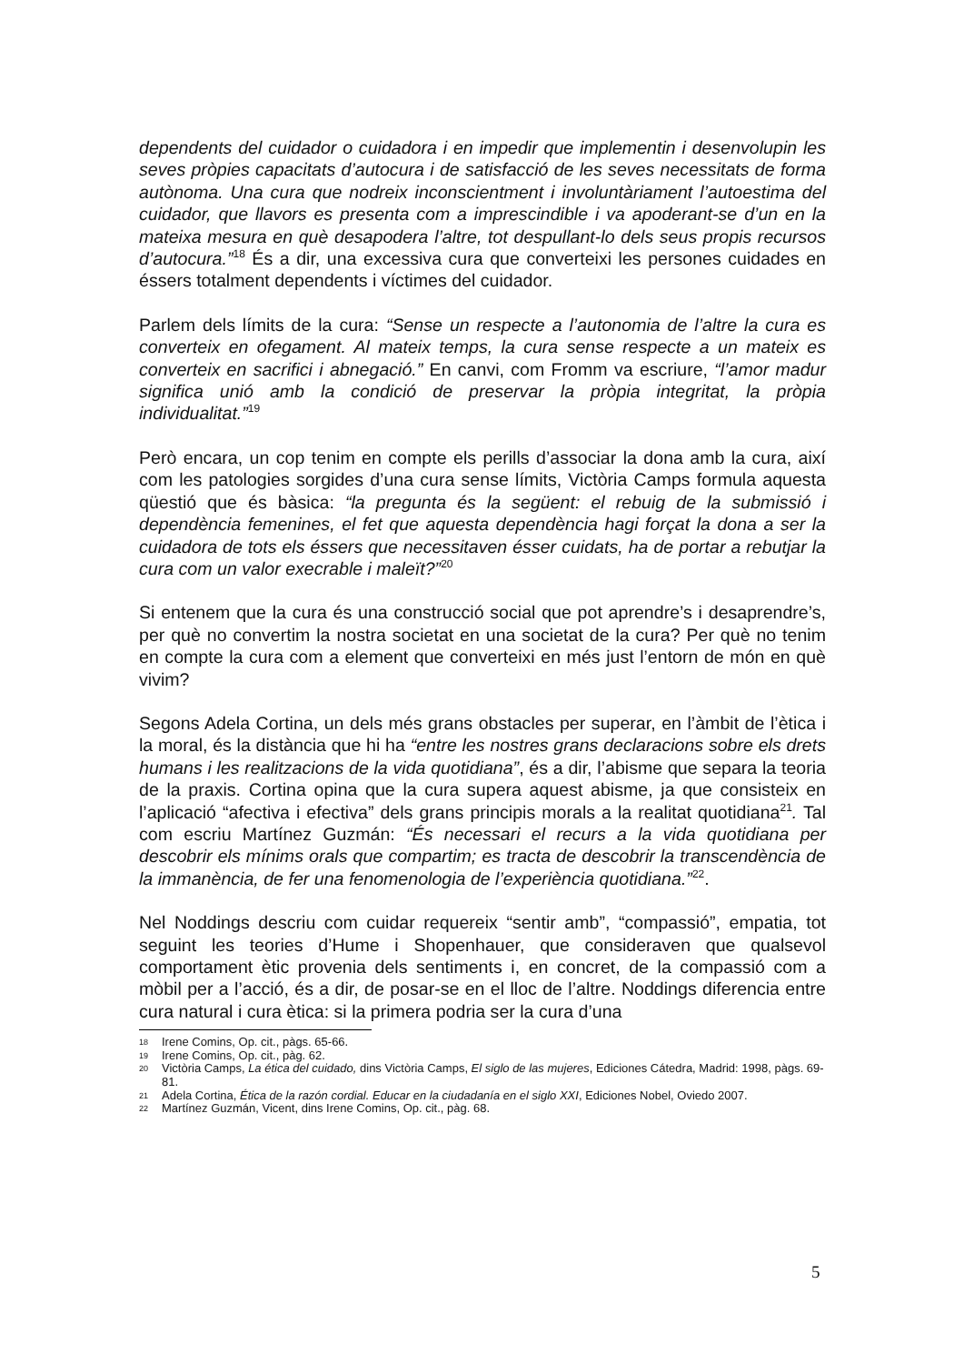dependents del cuidador o cuidadora i en impedir que implementin i desenvolupin les seves pròpies capacitats d’autocura i de satisfacció de les seves necessitats de forma autònoma. Una cura que nodreix inconscientment i involuntàriament l’autoestima del cuidador, que llavors es presenta com a imprescindible i va apoderant-se d’un en la mateixa mesura en què desapodera l’altre, tot despullant-lo dels seus propis recursos d’autocura.”<sup>18</sup> És a dir, una excessiva cura que converteixi les persones cuidades en éssers totalment dependents i víctimes del cuidador.
Parlem dels límits de la cura: “Sense un respecte a l’autonomia de l’altre la cura es converteix en ofegament. Al mateix temps, la cura sense respecte a un mateix es converteix en sacrifici i abnegació.” En canvi, com Fromm va escriure, “l’amor madur significa unió amb la condició de preservar la pròpia integritat, la pròpia individualitat.”<sup>19</sup>
Però encara, un cop tenim en compte els perills d’associar la dona amb la cura, així com les patologies sorgides d’una cura sense límits, Victòria Camps formula aquesta qüestió que és bàsica: “la pregunta és la següent: el rebuig de la submissió i dependència femenines, el fet que aquesta dependència hagi forçat la dona a ser la cuidadora de tots els éssers que necessitaven ésser cuidats, ha de portar a rebutjar la cura com un valor execrable i maleït?”<sup>20</sup>
Si entenem que la cura és una construcció social que pot aprendre’s i desaprendre’s, per què no convertim la nostra societat en una societat de la cura? Per què no tenim en compte la cura com a element que converteixi en més just l’entorn de món en què vivim?
Segons Adela Cortina, un dels més grans obstacles per superar, en l’àmbit de l’ètica i la moral, és la distància que hi ha “entre les nostres grans declaracions sobre els drets humans i les realitzacions de la vida quotidiana”, és a dir, l’abisme que separa la teoria de la praxis. Cortina opina que la cura supera aquest abisme, ja que consisteix en l’aplicació “afectiva i efectiva” dels grans principis morals a la realitat quotidiana<sup>21</sup>. Tal com escriu Martínez Guzmán: “És necessari el recurs a la vida quotidiana per descobrir els mínims orals que compartim; es tracta de descobrir la transcendència de la immanència, de fer una fenomenologia de l’experiència quotidiana.”<sup>22</sup>.
Nel Noddings descriu com cuidar requereix “sentir amb”, “compassió”, empatia, tot seguint les teories d’Hume i Shopenhauer, que consideraven que qualsevol comportament ètic provenia dels sentiments i, en concret, de la compassió com a mòbil per a l’acció, és a dir, de posar-se en el lloc de l’altre. Noddings diferencia entre cura natural i cura ètica: si la primera podria ser la cura d’una
18 Irene Comins, Op. cit., pàgs. 65-66.
19 Irene Comins, Op. cit., pàg. 62.
20 Victòria Camps, La ética del cuidado, dins Victòria Camps, El siglo de las mujeres, Ediciones Cátedra, Madrid: 1998, pàgs. 69-81.
21 Adela Cortina, Ética de la razón cordial. Educar en la ciudadanía en el siglo XXI, Ediciones Nobel, Oviedo 2007.
22 Martínez Guzmán, Vicent, dins Irene Comins, Op. cit., pàg. 68.
5